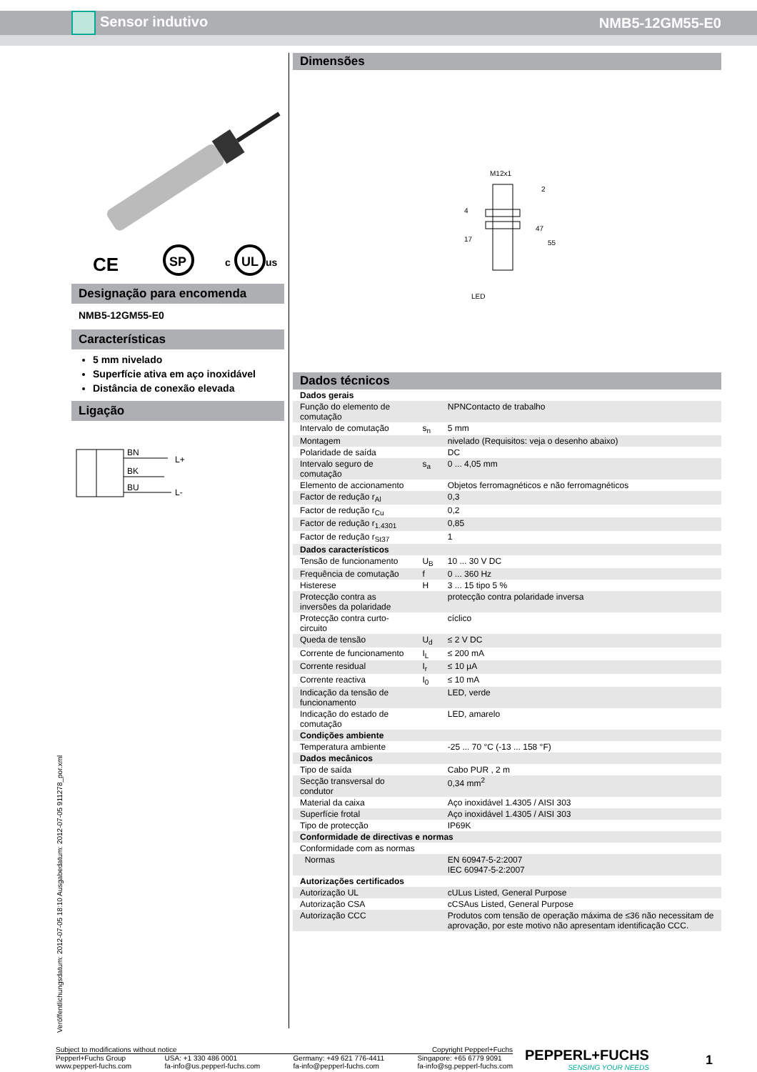Sensor indutivo NMB5-12GM55-E0
CE
SP
UL
c
us
Designação para encomenda
NMB5-12GM55-E0
Características
5 mm nivelado
Superfície ativa em aço inoxidável
Distância de conexão elevada
Ligação
BN
BK
BU
L+
L-
Dimensões
M12x1
17
47
55
LED
2
4
Dados técnicos
| Dados gerais | | |
| Função do elemento de comutação | | NPNContacto de trabalho |
| Intervalo de comutação | s<sub>n</sub> | 5 mm |
| Montagem | | nivelado (Requisitos: veja o desenho abaixo) |
| Polaridade de saída | | DC |
| Intervalo seguro de comutação | s<sub>a</sub> | 0 ... 4,05 mm |
| Elemento de accionamento | | Objetos ferromagnéticos e não ferromagnéticos |
| Factor de redução r<sub>Al</sub> | | 0,3 |
| Factor de redução r<sub>Cu</sub> | | 0,2 |
| Factor de redução r<sub>1.4301</sub> | | 0,85 |
| Factor de redução r<sub>St37</sub> | | 1 |
| Dados característicos | | |
| Tensão de funcionamento | U<sub>B</sub> | 10 ... 30 V DC |
| Frequência de comutação | f | 0 ... 360 Hz |
| Histerese | H | 3 ... 15 tipo 5 % |
| Protecção contra as inversões da polaridade | | protecção contra polaridade inversa |
| Protecção contra curto-circuito | | cíclico |
| Queda de tensão | U<sub>d</sub> | ≤ 2 V DC |
| Corrente de funcionamento | I<sub>L</sub> | ≤ 200 mA |
| Corrente residual | I<sub>r</sub> | ≤ 10 µA |
| Corrente reactiva | I<sub>0</sub> | ≤ 10 mA |
| Indicação da tensão de funcionamento | | LED, verde |
| Indicação do estado de comutação | | LED, amarelo |
| Condições ambiente | | |
| Temperatura ambiente | | -25 ... 70 °C (-13 ... 158 °F) |
| Dados mecânicos | | |
| Tipo de saída | | Cabo PUR , 2 m |
| Secção transversal do condutor | | 0,34 mm<sup>2</sup> |
| Material da caixa | | Aço inoxidável 1.4305 / AISI 303 |
| Superfície frotal | | Aço inoxidável 1.4305 / AISI 303 |
| Tipo de protecção | | IP69K |
| Conformidade de directivas e normas | | |
| Conformidade com as normas | | |
| Normas | | EN 60947-5-2:2007 IEC 60947-5-2:2007 |
| Autorizações certificados | | |
| Autorização UL | | cULus Listed, General Purpose |
| Autorização CSA | | cCSAus Listed, General Purpose |
| Autorização CCC | | Produtos com tensão de operação máxima de ≤36 não necessitam de aprovação, por este motivo não apresentam identificação CCC. |
Veröffentlichungsdatum: 2012-07-05 18:10 Ausgabedatum: 2012-07-05 911278_por.xml
Subject to modifications without notice Copyright Pepperl+Fuchs
Pepperl+Fuchs Group
www.pepperl-fuchs.com USA: +1 330 486 0001
fa-info@us.pepperl-fuchs.com Germany: +49 621 776-4411
fa-info@pepperl-fuchs.com Singapore: +65 6779 9091
fa-info@sg.pepperl-fuchs.com
PEPPERL+FUCHS
SENSING YOUR NEEDS
1